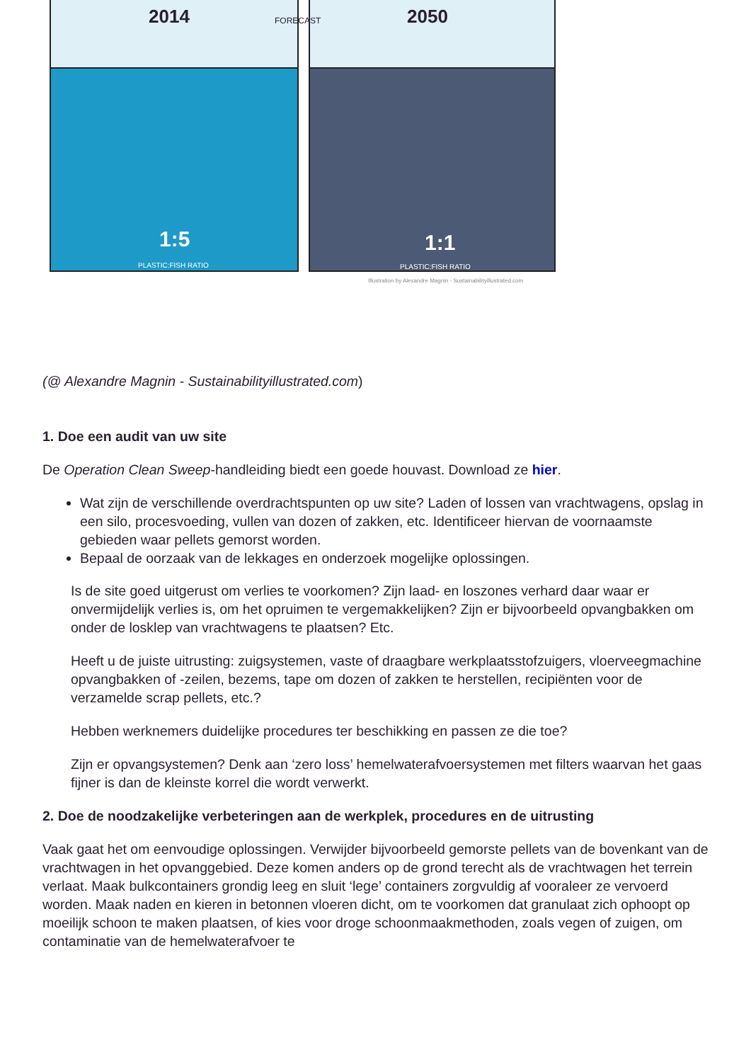2014 FORECAST 2050
1:5
PLASTIC:FISH RATIO
1:1
PLASTIC:FISH RATIO
Illustration by Alexandre Magnin - Sustainabilityillustrated.com
(@ Alexandre Magnin - Sustainabilityillustrated.com)
1. Doe een audit van uw site
De Operation Clean Sweep-handleiding biedt een goede houvast. Download ze hier.
Wat zijn de verschillende overdrachtspunten op uw site? Laden of lossen van vrachtwagens, opslag in een silo, procesvoeding, vullen van dozen of zakken, etc. Identificeer hiervan de voornaamste gebieden waar pellets gemorst worden.
Bepaal de oorzaak van de lekkages en onderzoek mogelijke oplossingen.
Is de site goed uitgerust om verlies te voorkomen? Zijn laad- en loszones verhard daar waar er onvermijdelijk verlies is, om het opruimen te vergemakkelijken? Zijn er bijvoorbeeld opvangbakken om onder de losklep van vrachtwagens te plaatsen? Etc.
Heeft u de juiste uitrusting: zuigsystemen, vaste of draagbare werkplaatsstofzuigers, vloerveegmachine opvangbakken of -zeilen, bezems, tape om dozen of zakken te herstellen, recipiënten voor de verzamelde scrap pellets, etc.?
Hebben werknemers duidelijke procedures ter beschikking en passen ze die toe?
Zijn er opvangsystemen? Denk aan ‘zero loss’ hemelwaterafvoersystemen met filters waarvan het gaas fijner is dan de kleinste korrel die wordt verwerkt.
2. Doe de noodzakelijke verbeteringen aan de werkplek, procedures en de uitrusting
Vaak gaat het om eenvoudige oplossingen. Verwijder bijvoorbeeld gemorste pellets van de bovenkant van de vrachtwagen in het opvanggebied. Deze komen anders op de grond terecht als de vrachtwagen het terrein verlaat. Maak bulkcontainers grondig leeg en sluit ‘lege’ containers zorgvuldig af vooraleer ze vervoerd worden. Maak naden en kieren in betonnen vloeren dicht, om te voorkomen dat granulaat zich ophoopt op moeilijk schoon te maken plaatsen, of kies voor droge schoonmaakmethoden, zoals vegen of zuigen, om contaminatie van de hemelwaterafvoer te